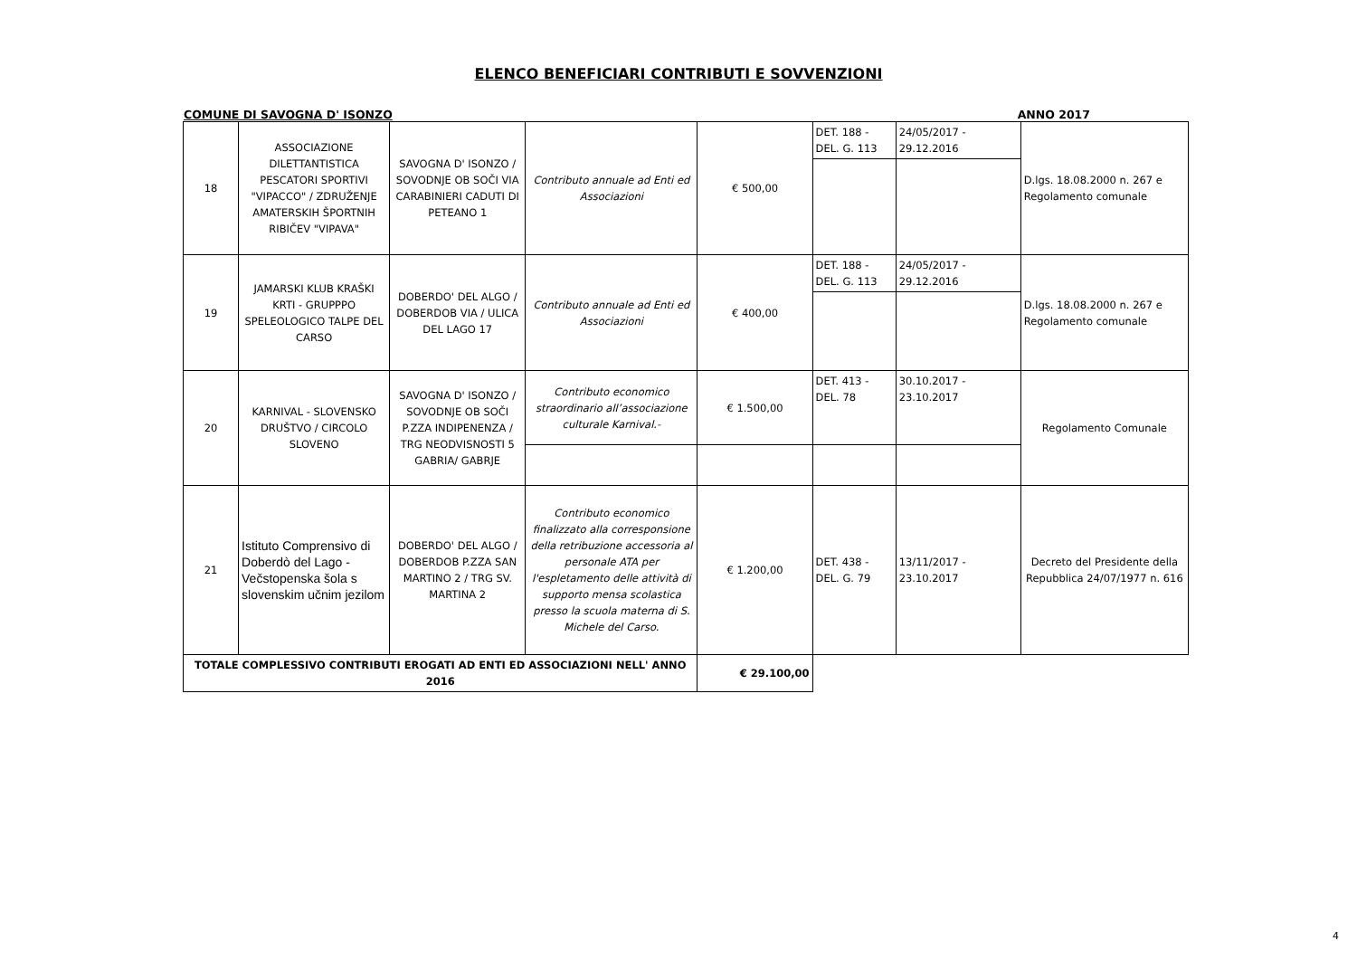ELENCO BENEFICIARI CONTRIBUTI E SOVVENZIONI
COMUNE DI SAVOGNA D' ISONZO ANNO 2017
| 18 | ASSOCIAZIONE DILETTANTISTICA PESCATORI SPORTIVI "VIPACCO" / ZDRUŽENJE AMATERSKIH ŠPORTNIH RIBIČEV "VIPAVA" | SAVOGNA D' ISONZO / SOVODNJE OB SOČI VIA CARABINIERI CADUTI DI PETEANO 1 | Contributo annuale ad Enti ed Associazioni | € 500,00 | DET. 188 - DEL. G. 113 | 24/05/2017 - 29.12.2016 | D.lgs. 18.08.2000 n. 267 e Regolamento comunale |
| 19 | JAMARSKI KLUB KRAŠKI KRTI - GRUPPPO SPELEOLOGICO TALPE DEL CARSO | DOBERDO' DEL ALGO / DOBERDOB VIA / ULICA DEL LAGO 17 | Contributo annuale ad Enti ed Associazioni | € 400,00 | DET. 188 - DEL. G. 113 | 24/05/2017 - 29.12.2016 | D.lgs. 18.08.2000 n. 267 e Regolamento comunale |
| 20 | KARNIVAL - SLOVENSKO DRUŠTVO / CIRCOLO SLOVENO | SAVOGNA D' ISONZO / SOVODNJE OB SOČI P.ZZA INDIPENENZA / TRG NEODVISNOSTI 5 GABRIA/ GABRJE | Contributo economico straordinario all’associazione culturale Karnival.- | € 1.500,00 | DET. 413 - DEL. 78 | 30.10.2017 - 23.10.2017 | Regolamento Comunale |
| 21 | Istituto Comprensivo di Doberdò del Lago - Večstopenska šola s slovenskim učnim jezilom | DOBERDO' DEL ALGO / DOBERDOB P.ZZA SAN MARTINO 2 / TRG SV. MARTINA 2 | Contributo economico finalizzato alla corresponsione della retribuzione accessoria al personale ATA per l'espletamento delle attività di supporto mensa scolastica presso la scuola materna di S. Michele del Carso. | € 1.200,00 | DET. 438 - DEL. G. 79 | 13/11/2017 - 23.10.2017 | Decreto del Presidente della Repubblica 24/07/1977 n. 616 |
| TOTALE COMPLESSIVO CONTRIBUTI EROGATI AD ENTI ED ASSOCIAZIONI NELL' ANNO 2016 | | | | € 29.100,00 | | | |
4